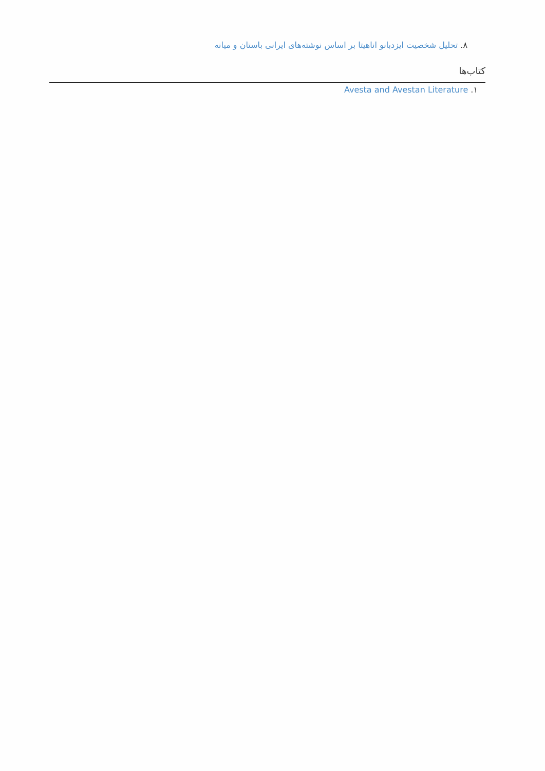۸. تحلیل شخصیت ایزدبانو اناهیتا بر اساس نوشته‌های ایرانی باستان و میانه
کتاب‌ها
۱. Avesta and Avestan Literature